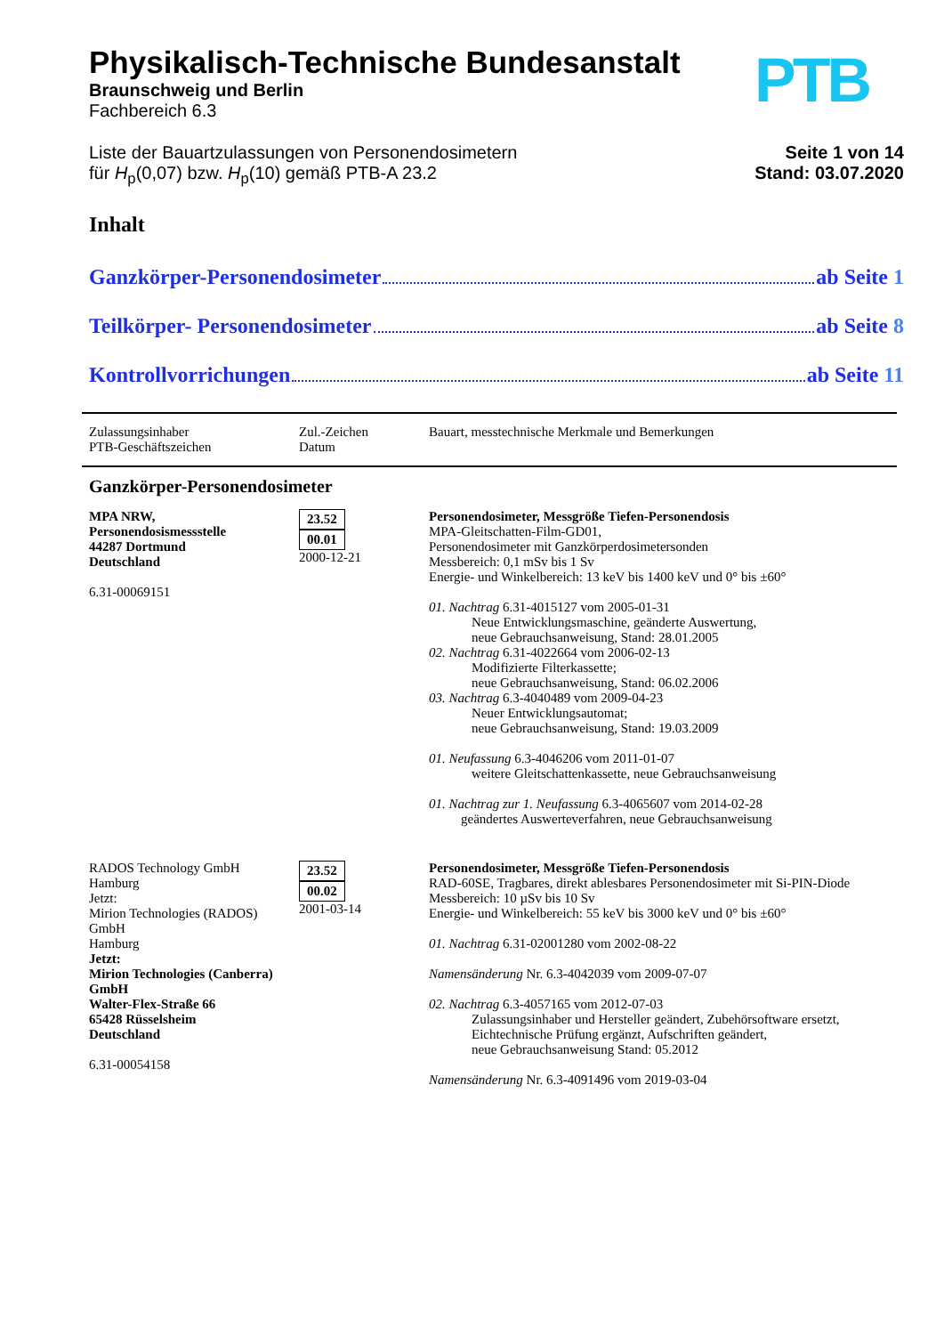Physikalisch-Technische Bundesanstalt
Braunschweig und Berlin
Fachbereich 6.3
PTB
Liste der Bauartzulassungen von Personendosimetern
für H<sub>p</sub>(0,07) bzw. H<sub>p</sub>(10) gemäß PTB-A 23.2
Seite 1 von 14
Stand: 03.07.2020
Inhalt
Ganzkörper-Personendosimeter ab Seite 1
Teilkörper- Personendosimeter ab Seite 8
Kontrollvorrichungen ab Seite 11
| Zulassungsinhaber PTB-Geschäftszeichen | Zul.-Zeichen Datum | Bauart, messtechnische Merkmale und Bemerkungen |
| Ganzkörper-Personendosimeter | | |
| MPA NRW, Personendosismessstelle 44287 Dortmund Deutschland 6.31-00069151 | 23.52 00.01 2000-12-21 | Personendosimeter, Messgröße Tiefen-Personendosis MPA-Gleitschatten-Film-GD01, Personendosimeter mit Ganzkörperdosimetersonden Messbereich: 0,1 mSv bis 1 Sv Energie- und Winkelbereich: 13 keV bis 1400 keV und 0° bis ±60° 01. Nachtrag 6.31-4015127 vom 2005-01-31 Neue Entwicklungsmaschine, geänderte Auswertung, neue Gebrauchsanweisung, Stand: 28.01.2005 02. Nachtrag 6.31-4022664 vom 2006-02-13 Modifizierte Filterkassette; neue Gebrauchsanweisung, Stand: 06.02.2006 03. Nachtrag 6.3-4040489 vom 2009-04-23 Neuer Entwicklungsautomat; neue Gebrauchsanweisung, Stand: 19.03.2009 01. Neufassung 6.3-4046206 vom 2011-01-07 weitere Gleitschattenkassette, neue Gebrauchsanweisung 01. Nachtrag zur 1. Neufassung 6.3-4065607 vom 2014-02-28 geändertes Auswerteverfahren, neue Gebrauchsanweisung |
| RADOS Technology GmbH Hamburg Jetzt: Mirion Technologies (RADOS) GmbH Hamburg Jetzt: Mirion Technologies (Canberra) GmbH Walter-Flex-Straße 66 65428 Rüsselsheim Deutschland 6.31-00054158 | 23.52 00.02 2001-03-14 | Personendosimeter, Messgröße Tiefen-Personendosis RAD-60SE, Tragbares, direkt ablesbares Personendosimeter mit Si-PIN-Diode Messbereich: 10 µSv bis 10 Sv Energie- und Winkelbereich: 55 keV bis 3000 keV und 0° bis ±60° 01. Nachtrag 6.31-02001280 vom 2002-08-22 Namensänderung Nr. 6.3-4042039 vom 2009-07-07 02. Nachtrag 6.3-4057165 vom 2012-07-03 Zulassungsinhaber und Hersteller geändert, Zubehörsoftware ersetzt, Eichtechnische Prüfung ergänzt, Aufschriften geändert, neue Gebrauchsanweisung Stand: 05.2012 Namensänderung Nr. 6.3-4091496 vom 2019-03-04 |